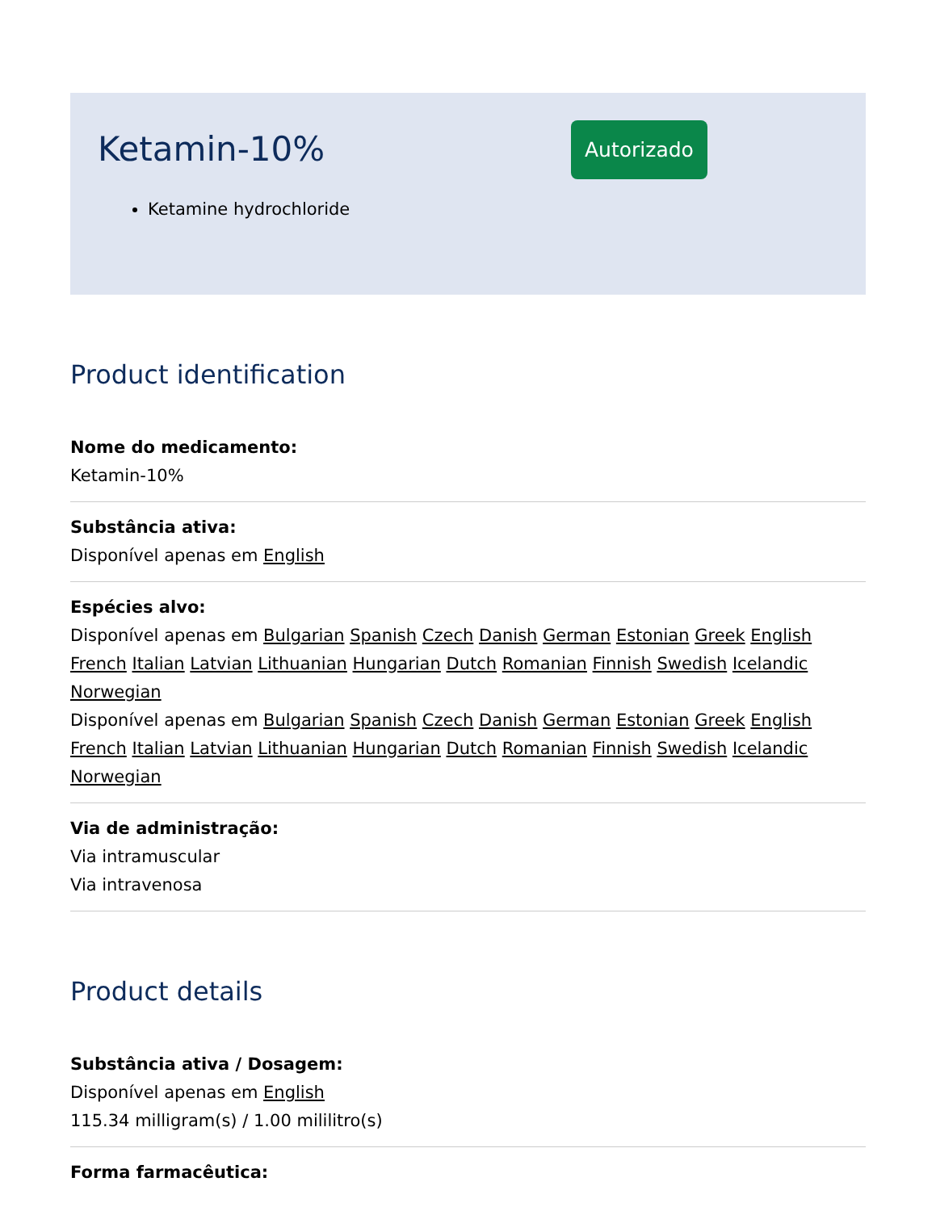Ketamin-10%
Autorizado
Ketamine hydrochloride
Product identification
Nome do medicamento:
Ketamin-10%
Substância ativa:
Disponível apenas em English
Espécies alvo:
Disponível apenas em Bulgarian Spanish Czech Danish German Estonian Greek English French Italian Latvian Lithuanian Hungarian Dutch Romanian Finnish Swedish Icelandic Norwegian
Disponível apenas em Bulgarian Spanish Czech Danish German Estonian Greek English French Italian Latvian Lithuanian Hungarian Dutch Romanian Finnish Swedish Icelandic Norwegian
Via de administração:
Via intramuscular
Via intravenosa
Product details
Substância ativa / Dosagem:
Disponível apenas em English
115.34 milligram(s) / 1.00 mililitro(s)
Forma farmacêutica: